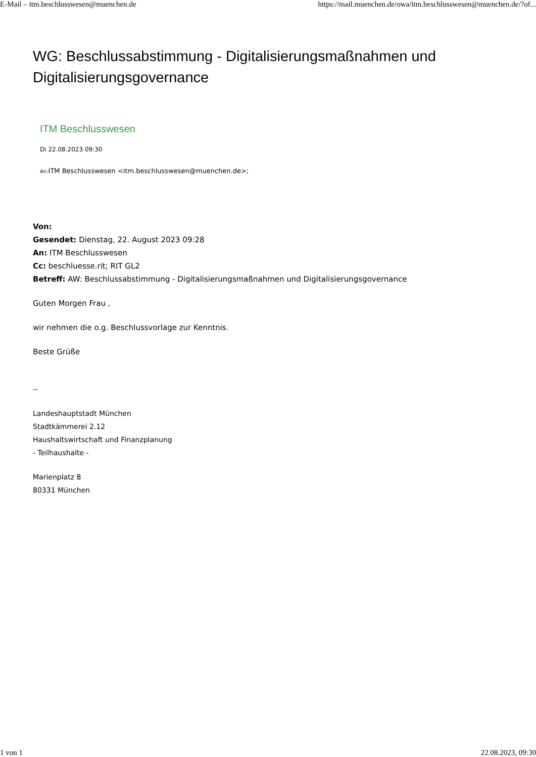E-Mail – itm.beschlusswesen@muenchen.de https://mail.muenchen.de/owa/itm.beschlusswesen@muenchen.de/?of...
WG: Beschlussabstimmung - Digitalisierungsmaßnahmen und Digitalisierungsgovernance
ITM Beschlusswesen
Di 22.08.2023 09:30
An: ITM Beschlusswesen <itm.beschlusswesen@muenchen.de>;
Von:
Gesendet: Dienstag, 22. August 2023 09:28
An: ITM Beschlusswesen
Cc: beschluesse.rit; RIT GL2
Betreff: AW: Beschlussabstimmung - Digitalisierungsmaßnahmen und Digitalisierungsgovernance
Guten Morgen Frau ,
wir nehmen die o.g. Beschlussvorlage zur Kenntnis.
Beste Grüße
--
Landeshauptstadt München
Stadtkämmerei 2.12
Haushaltswirtschaft und Finanzplanung
- Teilhaushalte -
Marienplatz 8
80331 München
1 von 1 22.08.2023, 09:30